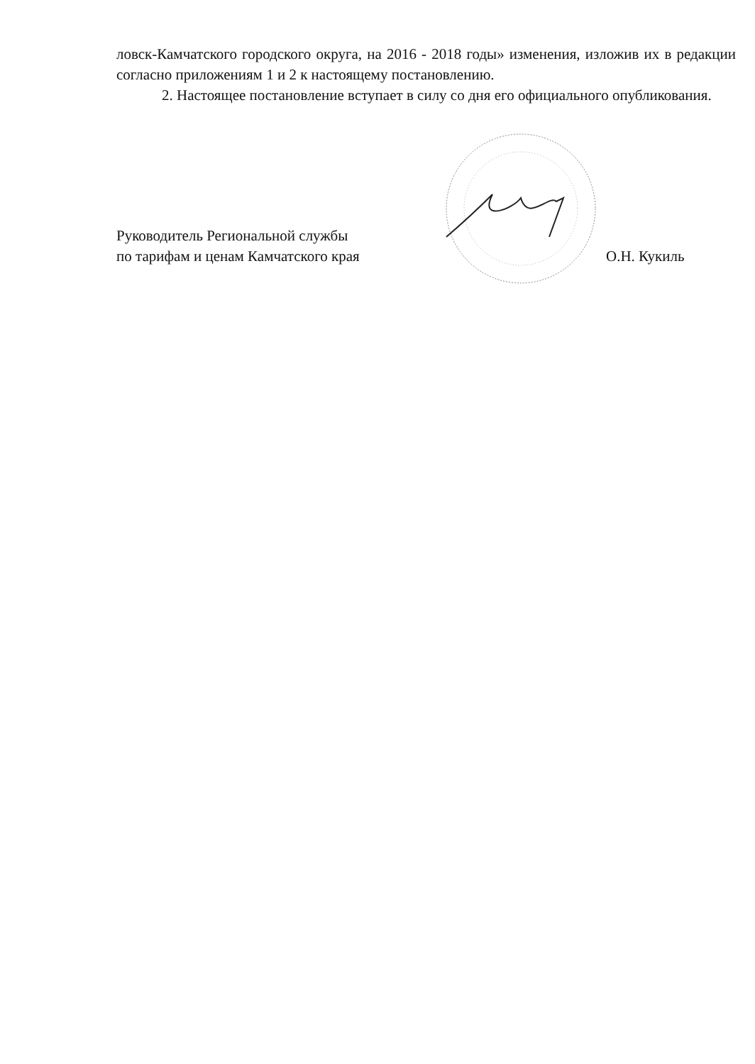ловск-Камчатского городского округа, на 2016 - 2018 годы» изменения, изложив их в редакции согласно приложениям 1 и 2 к настоящему постановлению.
2. Настоящее постановление вступает в силу со дня его официального опубликования.
Руководитель Региональной службы
по тарифам и ценам Камчатского края
О.Н. Кукиль